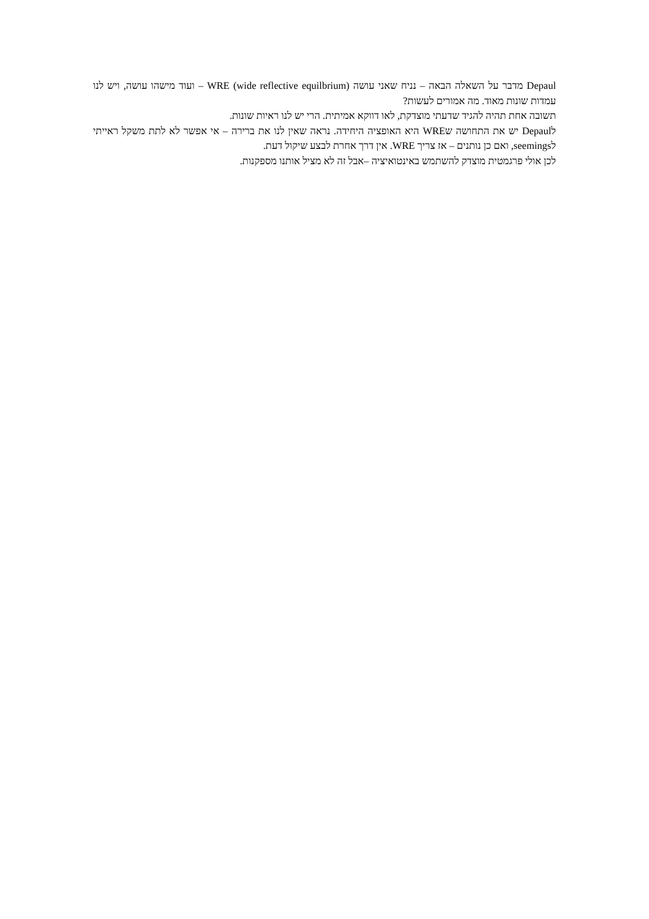Depaul מדבר על השאלה הבאה – נניח שאני עושה WRE (wide reflective equilbrium) – ועוד מישהו עושה, ויש לנו עמדות שונות מאוד. מה אמורים לעשות?
תשובה אחת תהיה להגיד שדעתי מוצדקת, לאו דווקא אמיתית. הרי יש לנו ראיות שונות.
לDepaul יש את התחושה שWRE היא האופציה היחידה. נראה שאין לנו את ברירה – אי אפשר לא לתת משקל ראייתי לseemings, ואם כן נותנים – אז צריך WRE. אין דרך אחרת לבצע שיקול דעת.
לכן אולי פרגמטית מוצדק להשתמש באינטואיציה –אבל זה לא מציל אותנו מספקנות.